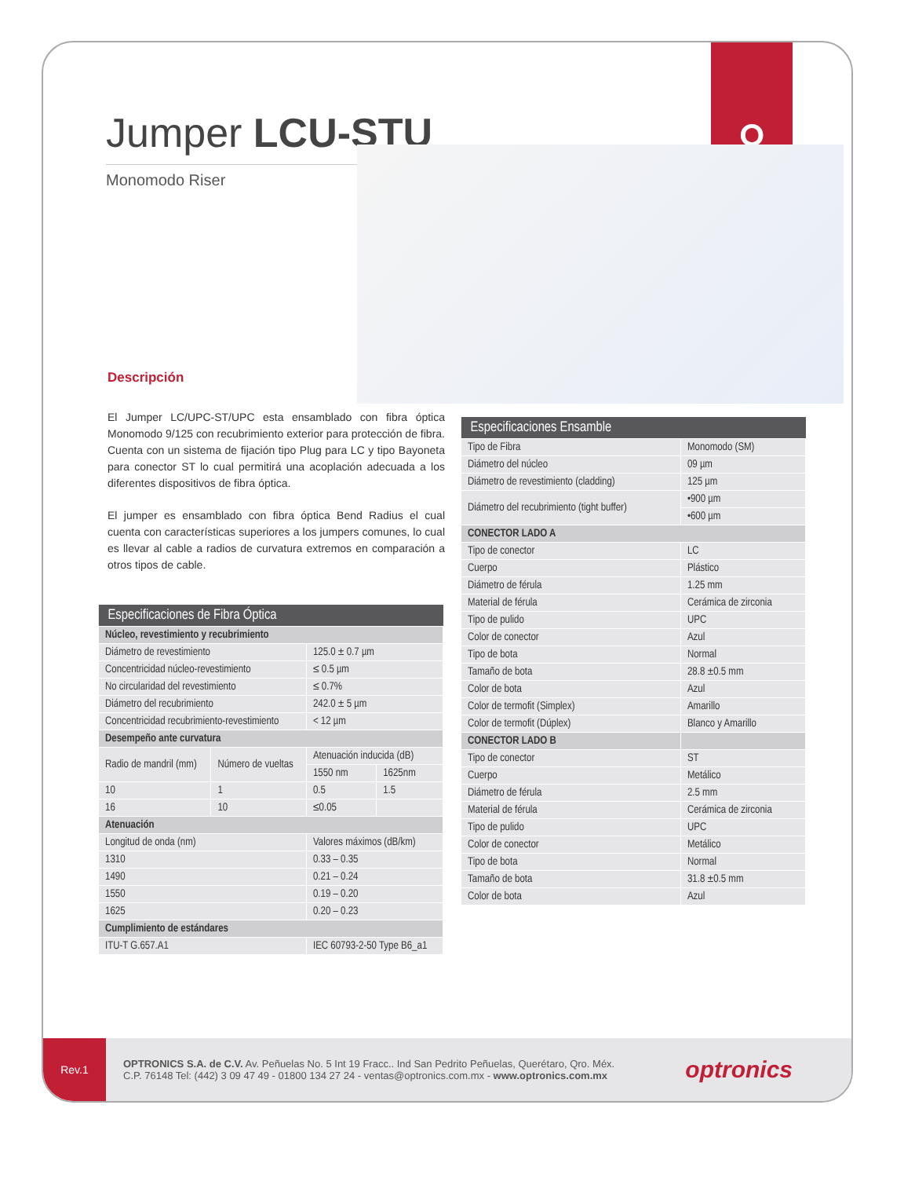ဝ
Jumper LCU-STU
Monomodo Riser
Descripción
El Jumper LC/UPC-ST/UPC esta ensamblado con fibra óptica Monomodo 9/125 con recubrimiento exterior para protección de fibra. Cuenta con un sistema de fijación tipo Plug para LC y tipo Bayoneta para conector ST lo cual permitirá una acoplación adecuada a los diferentes dispositivos de fibra óptica.
El jumper es ensamblado con fibra óptica Bend Radius el cual cuenta con características superiores a los jumpers comunes, lo cual es llevar al cable a radios de curvatura extremos en comparación a otros tipos de cable.
| Especificaciones de Fibra Óptica | | | |
| --- | --- | --- | --- |
| Núcleo, revestimiento y recubrimiento | | | |
| Diámetro de revestimiento | | 125.0 ± 0.7 µm | |
| Concentricidad núcleo-revestimiento | | ≤ 0.5 µm | |
| No circularidad del revestimiento | | ≤ 0.7% | |
| Diámetro del recubrimiento | | 242.0 ± 5 µm | |
| Concentricidad recubrimiento-revestimiento | | < 12 µm | |
| Desempeño ante curvatura | | | |
| Radio de mandril (mm) | Número de vueltas | Atenuación inducida (dB) | |
| | | 1550 nm | 1625nm |
| 10 | 1 | 0.5 | 1.5 |
| 16 | 10 | ≤0.05 | |
| Atenuación | | | |
| Longitud de onda (nm) | | Valores máximos (dB/km) | |
| 1310 | | 0.33 – 0.35 | |
| 1490 | | 0.21 – 0.24 | |
| 1550 | | 0.19 – 0.20 | |
| 1625 | | 0.20 – 0.23 | |
| Cumplimiento de estándares | | | |
| ITU-T G.657.A1 | | IEC 60793-2-50 Type B6_a1 | |
| Especificaciones Ensamble | |
| --- | --- |
| Tipo de Fibra | Monomodo (SM) |
| Diámetro del núcleo | 09 µm |
| Diámetro de revestimiento (cladding) | 125 µm |
| Diámetro del recubrimiento (tight buffer) | •900 µm |
| | •600 µm |
| CONECTOR LADO A | |
| Tipo de conector | LC |
| Cuerpo | Plástico |
| Diámetro de férula | 1.25 mm |
| Material de férula | Cerámica de zirconia |
| Tipo de pulido | UPC |
| Color de conector | Azul |
| Tipo de bota | Normal |
| Tamaño de bota | 28.8 ±0.5 mm |
| Color de bota | Azul |
| Color de termofit (Simplex) | Amarillo |
| Color de termofit (Dúplex) | Blanco y Amarillo |
| CONECTOR LADO B | |
| Tipo de conector | ST |
| Cuerpo | Metálico |
| Diámetro de férula | 2.5 mm |
| Material de férula | Cerámica de zirconia |
| Tipo de pulido | UPC |
| Color de conector | Metálico |
| Tipo de bota | Normal |
| Tamaño de bota | 31.8 ±0.5 mm |
| Color de bota | Azul |
Rev.1
OPTRONICS S.A. de C.V. Av. Peñuelas No. 5 Int 19 Fracc.. Ind San Pedrito Peñuelas, Querétaro, Qro. Méx.
C.P. 76148 Tel: (442) 3 09 47 49 - 01800 134 27 24 - ventas@optronics.com.mx - www.optronics.com.mx
optronics